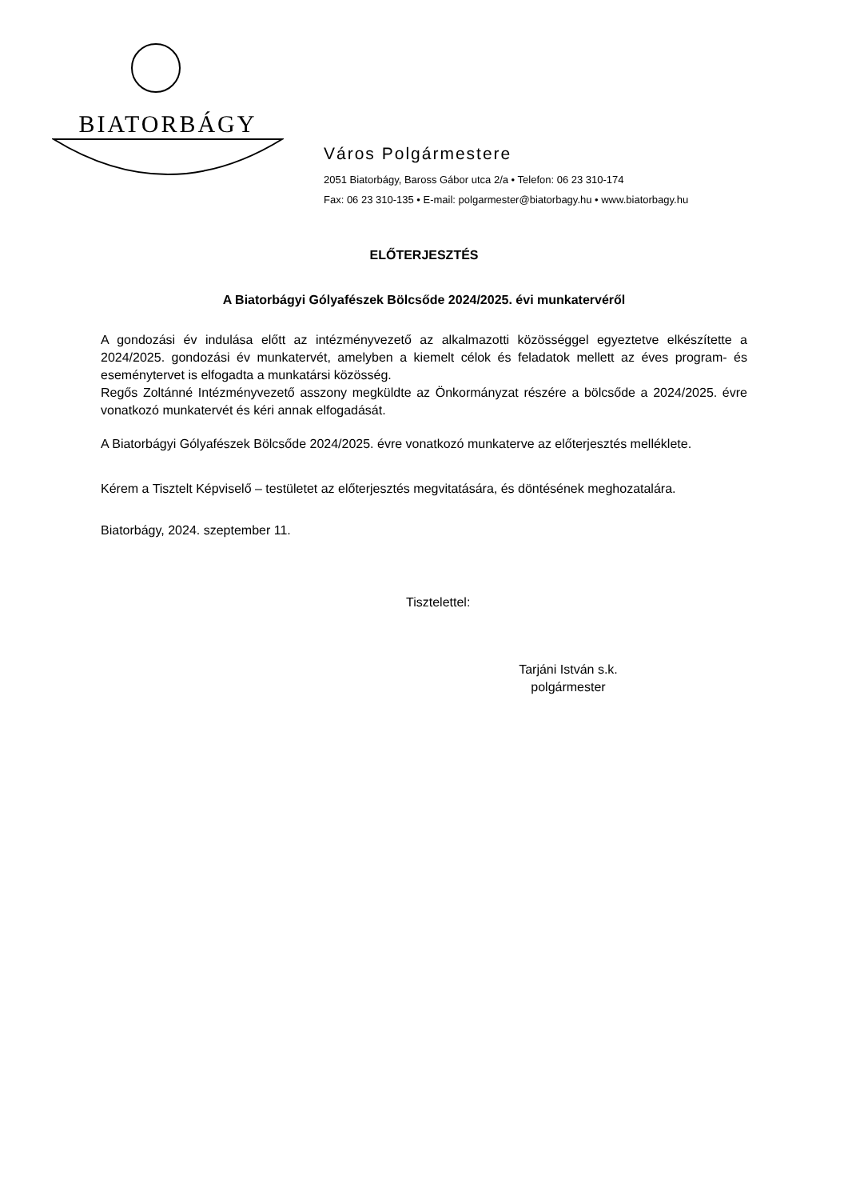BIATORBÁGY
Város Polgármestere
2051 Biatorbágy, Baross Gábor utca 2/a • Telefon: 06 23 310-174
Fax: 06 23 310-135 • E-mail: polgarmester@biatorbagy.hu • www.biatorbagy.hu
ELŐTERJESZTÉS
A Biatorbágyi Gólyafészek Bölcsőde 2024/2025. évi munkatervéről
A gondozási év indulása előtt az intézményvezető az alkalmazotti közösséggel egyeztetve elkészítette a 2024/2025. gondozási év munkatervét, amelyben a kiemelt célok és feladatok mellett az éves program- és eseménytervet is elfogadta a munkatársi közösség.
Regős Zoltánné Intézményvezető asszony megküldte az Önkormányzat részére a bölcsőde a 2024/2025. évre vonatkozó munkatervét és kéri annak elfogadását.
A Biatorbágyi Gólyafészek Bölcsőde 2024/2025. évre vonatkozó munkaterve az előterjesztés melléklete.
Kérem a Tisztelt Képviselő – testületet az előterjesztés megvitatására, és döntésének meghozatalára.
Biatorbágy, 2024. szeptember 11.
Tisztelettel:
Tarjáni István s.k.
polgármester